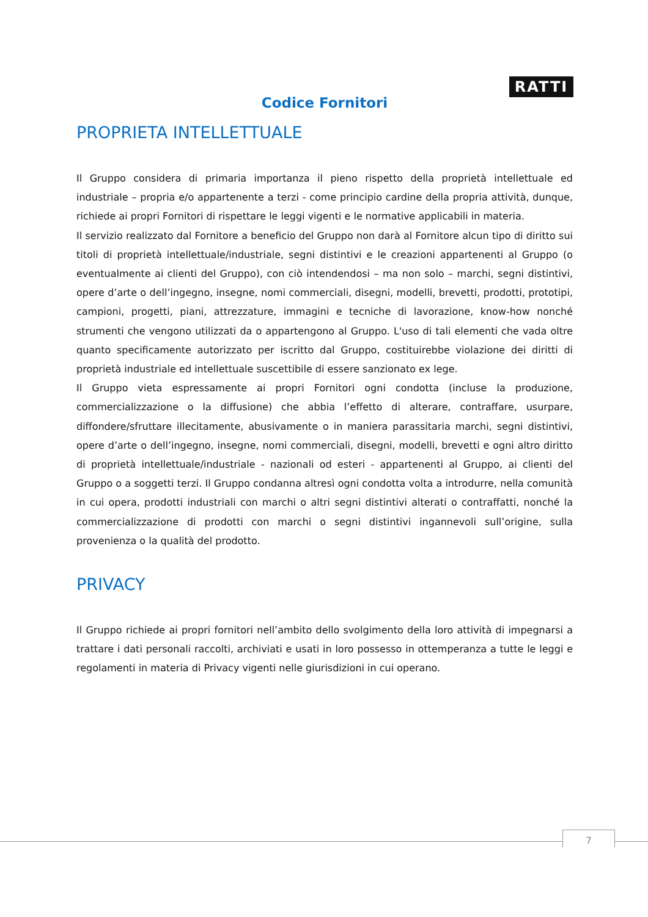RATTI
Codice Fornitori
PROPRIETA INTELLETTUALE
Il Gruppo considera di primaria importanza il pieno rispetto della proprietà intellettuale ed industriale – propria e/o appartenente a terzi - come principio cardine della propria attività, dunque, richiede ai propri Fornitori di rispettare le leggi vigenti e le normative applicabili in materia.
Il servizio realizzato dal Fornitore a beneficio del Gruppo non darà al Fornitore alcun tipo di diritto sui titoli di proprietà intellettuale/industriale, segni distintivi e le creazioni appartenenti al Gruppo (o eventualmente ai clienti del Gruppo), con ciò intendendosi – ma non solo – marchi, segni distintivi, opere d’arte o dell’ingegno, insegne, nomi commerciali, disegni, modelli, brevetti, prodotti, prototipi, campioni, progetti, piani, attrezzature, immagini e tecniche di lavorazione, know-how nonché strumenti che vengono utilizzati da o appartengono al Gruppo. L'uso di tali elementi che vada oltre quanto specificamente autorizzato per iscritto dal Gruppo, costituirebbe violazione dei diritti di proprietà industriale ed intellettuale suscettibile di essere sanzionato ex lege.
Il Gruppo vieta espressamente ai propri Fornitori ogni condotta (incluse la produzione, commercializzazione o la diffusione) che abbia l’effetto di alterare, contraffare, usurpare, diffondere/sfruttare illecitamente, abusivamente o in maniera parassitaria marchi, segni distintivi, opere d’arte o dell’ingegno, insegne, nomi commerciali, disegni, modelli, brevetti e ogni altro diritto di proprietà intellettuale/industriale - nazionali od esteri - appartenenti al Gruppo, ai clienti del Gruppo o a soggetti terzi. Il Gruppo condanna altresì ogni condotta volta a introdurre, nella comunità in cui opera, prodotti industriali con marchi o altri segni distintivi alterati o contraffatti, nonché la commercializzazione di prodotti con marchi o segni distintivi ingannevoli sull’origine, sulla provenienza o la qualità del prodotto.
PRIVACY
Il Gruppo richiede ai propri fornitori nell’ambito dello svolgimento della loro attività di impegnarsi a trattare i dati personali raccolti, archiviati e usati in loro possesso in ottemperanza a tutte le leggi e regolamenti in materia di Privacy vigenti nelle giurisdizioni in cui operano.
7